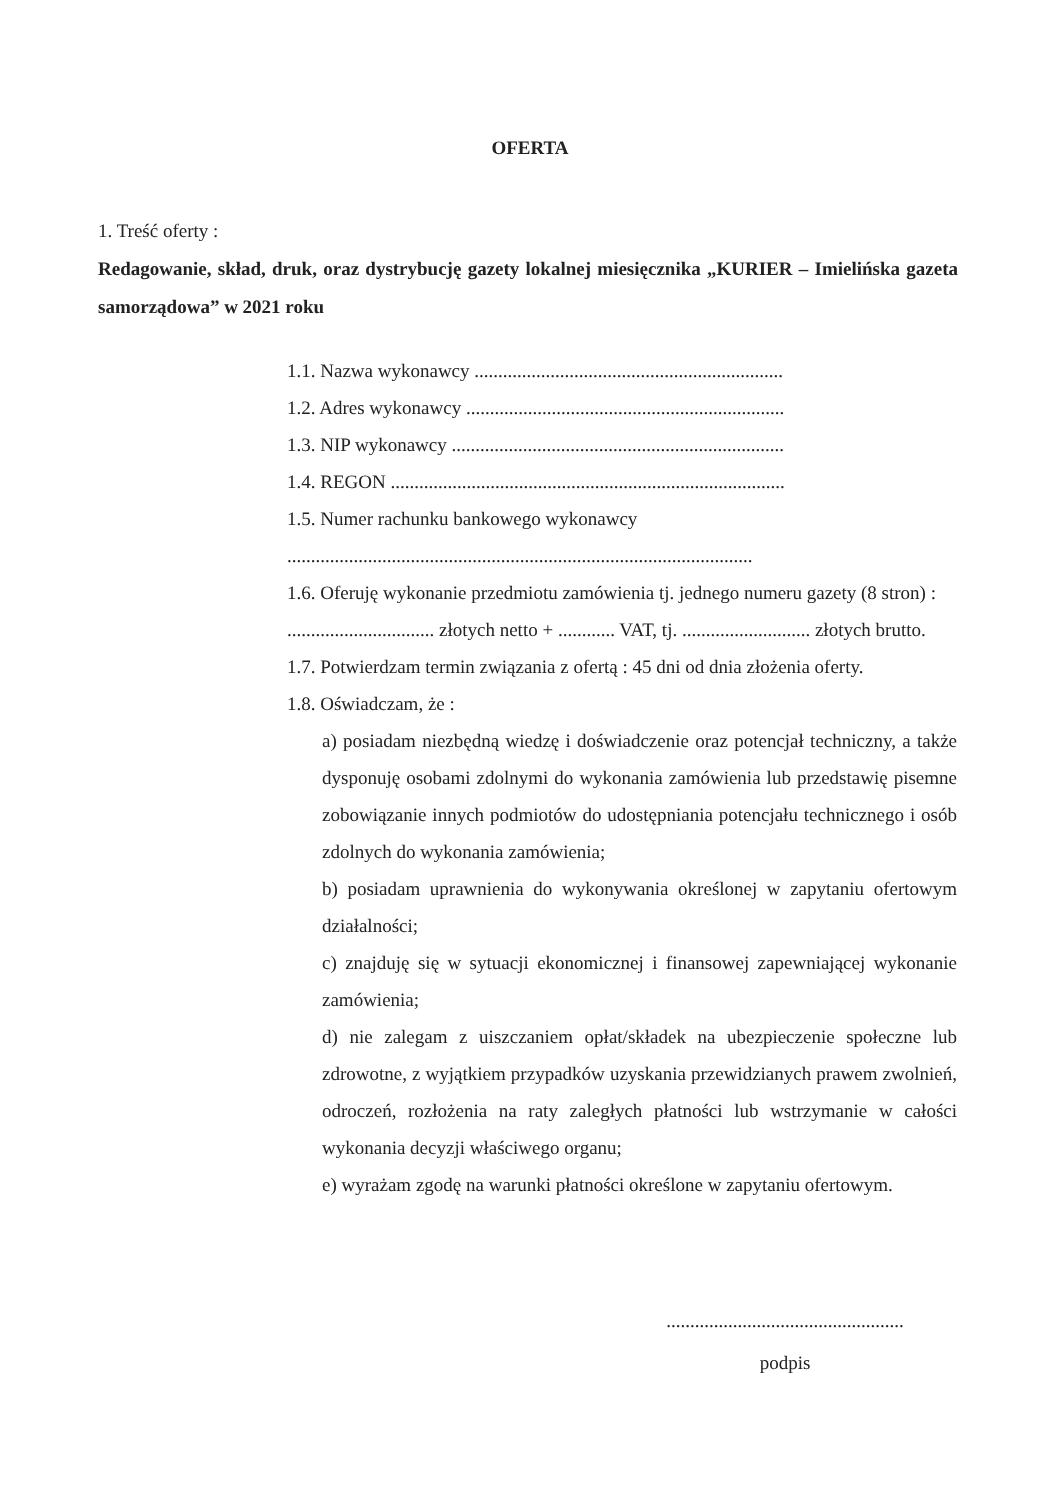OFERTA
1. Treść oferty :
Redagowanie, skład, druk, oraz dystrybucję gazety lokalnej miesięcznika „KURIER – Imielińska gazeta samorządowa” w 2021 roku
1.1. Nazwa wykonawcy .................................................................
1.2. Adres wykonawcy ...................................................................
1.3. NIP wykonawcy ......................................................................
1.4. REGON ...................................................................................
1.5. Numer rachunku bankowego wykonawcy
..................................................................................................
1.6. Oferuję wykonanie przedmiotu zamówienia tj. jednego numeru gazety (8 stron) : ............................... złotych netto + ............ VAT, tj. ........................... złotych brutto.
1.7. Potwierdzam termin związania z ofertą : 45 dni od dnia złożenia oferty.
1.8. Oświadczam, że :
a) posiadam niezbędną wiedzę i doświadczenie oraz potencjał techniczny, a także dysponuję osobami zdolnymi do wykonania zamówienia lub przedstawię pisemne zobowiązanie innych podmiotów do udostępniania potencjału technicznego i osób zdolnych do wykonania zamówienia;
b) posiadam uprawnienia do wykonywania określonej w zapytaniu ofertowym działalności;
c) znajduję się w sytuacji ekonomicznej i finansowej zapewniającej wykonanie zamówienia;
d) nie zalegam z uiszczaniem opłat/składek na ubezpieczenie społeczne lub zdrowotne, z wyjątkiem przypadków uzyskania przewidzianych prawem zwolnień, odroczeń, rozłożenia na raty zaległych płatności lub wstrzymanie w całości wykonania decyzji właściwego organu;
e) wyrażam zgodę na warunki płatności określone w zapytaniu ofertowym.
..................................................
podpis